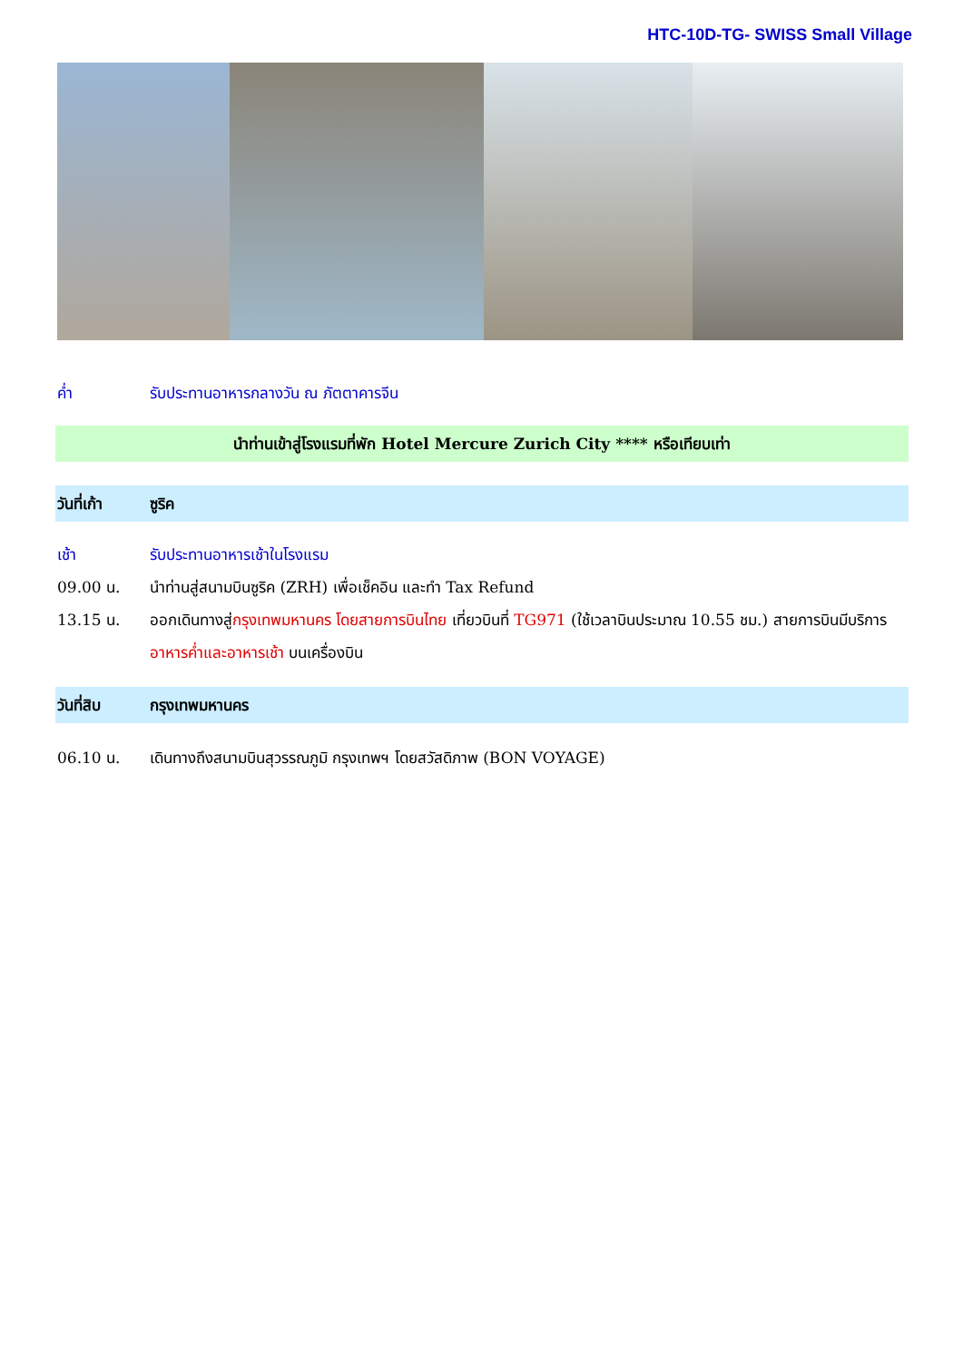HTC-10D-TG- SWISS Small Village
ค่ำ รับประทานอาหารกลางวัน ณ ภัตตาคารจีน
นำท่านเข้าสู่โรงแรมที่พัก Hotel Mercure Zurich City **** หรือเทียบเท่า
วันที่เก้า ซูริค
เช้า รับประทานอาหารเช้าในโรงแรม
09.00 น. นำท่านสู่สนามบินซูริค (ZRH) เพื่อเช็คอิน และทำ Tax Refund
13.15 น. ออกเดินทางสู่กรุงเทพมหานคร โดยสายการบินไทย เที่ยวบินที่ TG971 (ใช้เวลาบินประมาณ 10.55 ชม.) สายการบินมีบริการอาหารค่ำและอาหารเช้า บนเครื่องบิน
วันที่สิบ กรุงเทพมหานคร
06.10 น. เดินทางถึงสนามบินสุวรรณภูมิ กรุงเทพฯ โดยสวัสดิภาพ (BON VOYAGE)